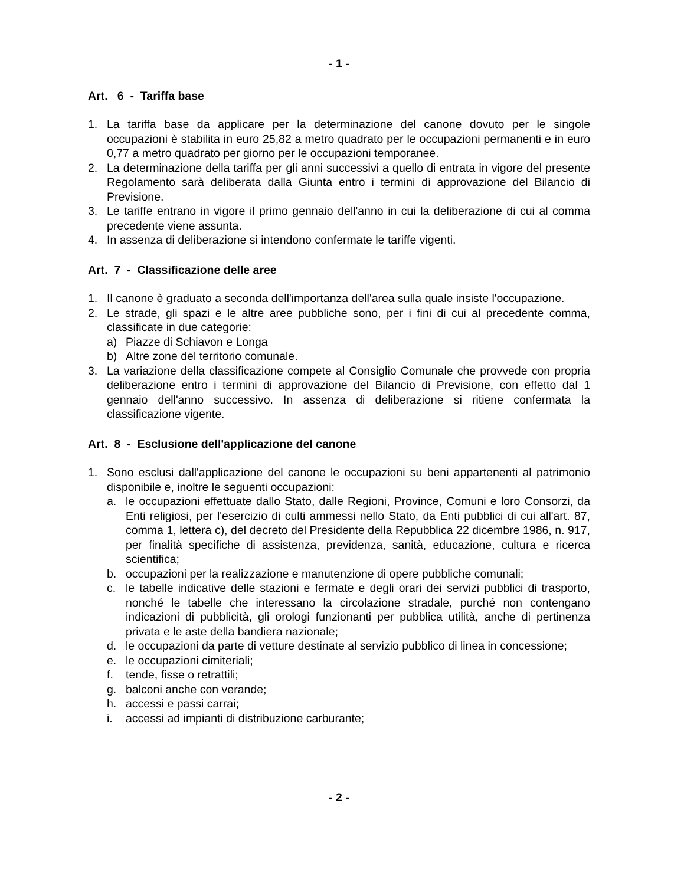- 1 -
Art. 6 - Tariffa base
1. La tariffa base da applicare per la determinazione del canone dovuto per le singole occupazioni è stabilita in euro 25,82 a metro quadrato per le occupazioni permanenti e in euro 0,77 a metro quadrato per giorno per le occupazioni temporanee.
2. La determinazione della tariffa per gli anni successivi a quello di entrata in vigore del presente Regolamento sarà deliberata dalla Giunta entro i termini di approvazione del Bilancio di Previsione.
3. Le tariffe entrano in vigore il primo gennaio dell'anno in cui la deliberazione di cui al comma precedente viene assunta.
4. In assenza di deliberazione si intendono confermate le tariffe vigenti.
Art. 7 - Classificazione delle aree
1. Il canone è graduato a seconda dell'importanza dell'area sulla quale insiste l'occupazione.
2. Le strade, gli spazi e le altre aree pubbliche sono, per i fini di cui al precedente comma, classificate in due categorie:
a) Piazze di Schiavon e Longa
b) Altre zone del territorio comunale.
3. La variazione della classificazione compete al Consiglio Comunale che provvede con propria deliberazione entro i termini di approvazione del Bilancio di Previsione, con effetto dal 1 gennaio dell'anno successivo. In assenza di deliberazione si ritiene confermata la classificazione vigente.
Art. 8 - Esclusione dell'applicazione del canone
1. Sono esclusi dall'applicazione del canone le occupazioni su beni appartenenti al patrimonio disponibile e, inoltre le seguenti occupazioni:
a. le occupazioni effettuate dallo Stato, dalle Regioni, Province, Comuni e loro Consorzi, da Enti religiosi, per l'esercizio di culti ammessi nello Stato, da Enti pubblici di cui all'art. 87, comma 1, lettera c), del decreto del Presidente della Repubblica 22 dicembre 1986, n. 917, per finalità specifiche di assistenza, previdenza, sanità, educazione, cultura e ricerca scientifica;
b. occupazioni per la realizzazione e manutenzione di opere pubbliche comunali;
c. le tabelle indicative delle stazioni e fermate e degli orari dei servizi pubblici di trasporto, nonché le tabelle che interessano la circolazione stradale, purché non contengano indicazioni di pubblicità, gli orologi funzionanti per pubblica utilità, anche di pertinenza privata e le aste della bandiera nazionale;
d. le occupazioni da parte di vetture destinate al servizio pubblico di linea in concessione;
e. le occupazioni cimiteriali;
f. tende, fisse o retrattili;
g. balconi anche con verande;
h. accessi e passi carrai;
i. accessi ad impianti di distribuzione carburante;
- 2 -